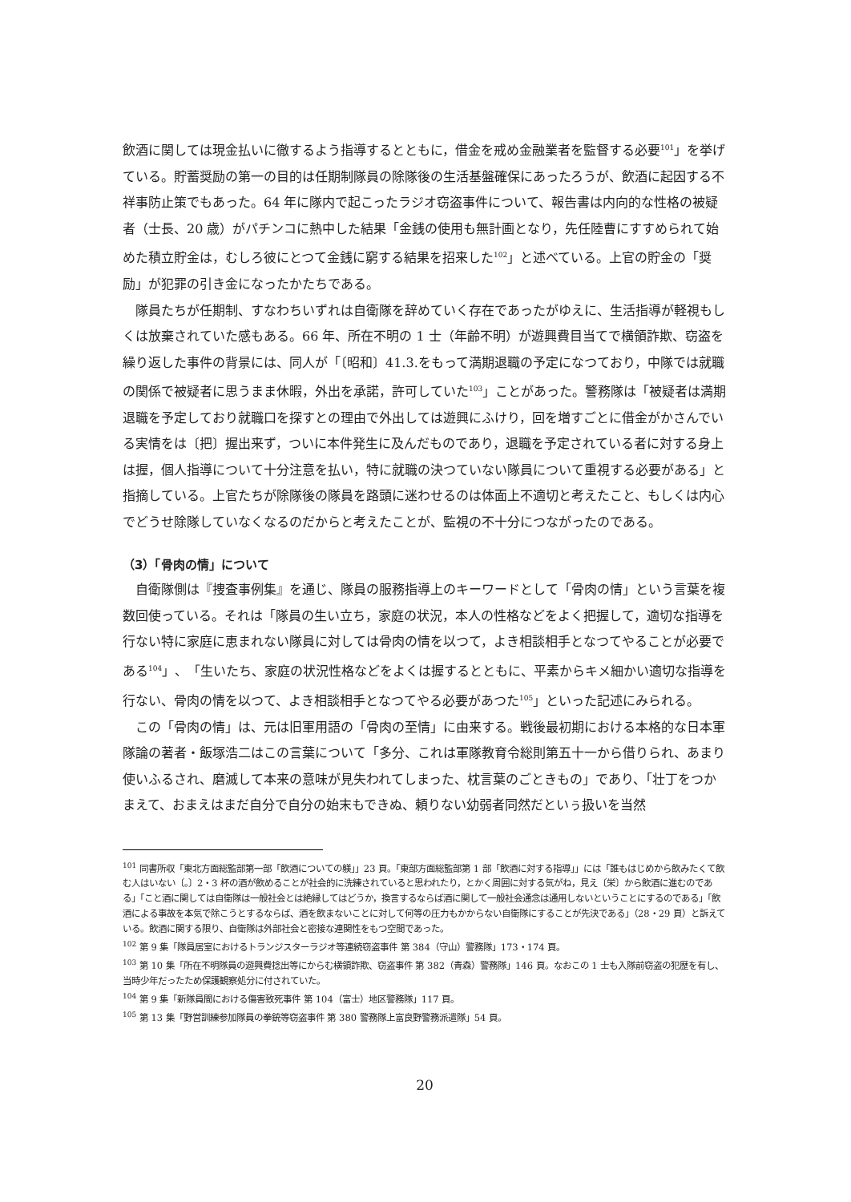飲酒に関しては現金払いに徹するよう指導するとともに，借金を戒め金融業者を監督する必要<sup>101</sup>」を挙げている。貯蓄奨励の第一の目的は任期制隊員の除隊後の生活基盤確保にあったろうが、飲酒に起因する不祥事防止策でもあった。64 年に隊内で起こったラジオ窃盗事件について、報告書は内向的な性格の被疑者（士長、20 歳）がパチンコに熱中した結果「金銭の使用も無計画となり，先任陸曹にすすめられて始めた積立貯金は，むしろ彼にとつて金銭に窮する結果を招来した<sup>102</sup>」と述べている。上官の貯金の「奨励」が犯罪の引き金になったかたちである。
隊員たちが任期制、すなわちいずれは自衛隊を辞めていく存在であったがゆえに、生活指導が軽視もしくは放棄されていた感もある。66 年、所在不明の 1 士（年齢不明）が遊興費目当てで横領詐欺、窃盗を繰り返した事件の背景には、同人が「〔昭和〕41.3.をもって満期退職の予定になつており，中隊では就職の関係で被疑者に思うまま休暇，外出を承諾，許可していた<sup>103</sup>」ことがあった。警務隊は「被疑者は満期退職を予定しており就職口を探すとの理由で外出しては遊興にふけり，回を増すごとに借金がかさんでいる実情をは〔把〕握出来ず，ついに本件発生に及んだものであり，退職を予定されている者に対する身上は握，個人指導について十分注意を払い，特に就職の決つていない隊員について重視する必要がある」と指摘している。上官たちが除隊後の隊員を路頭に迷わせるのは体面上不適切と考えたこと、もしくは内心でどうせ除隊していなくなるのだからと考えたことが、監視の不十分につながったのである。
（3）「骨肉の情」について
自衛隊側は『捜査事例集』を通じ、隊員の服務指導上のキーワードとして「骨肉の情」という言葉を複数回使っている。それは「隊員の生い立ち，家庭の状況，本人の性格などをよく把握して，適切な指導を行ない特に家庭に恵まれない隊員に対しては骨肉の情を以つて，よき相談相手となつてやることが必要である<sup>104</sup>」、「生いたち、家庭の状況性格などをよくは握するとともに、平素からキメ細かい適切な指導を行ない、骨肉の情を以つて、よき相談相手となつてやる必要があつた<sup>105</sup>」といった記述にみられる。
この「骨肉の情」は、元は旧軍用語の「骨肉の至情」に由来する。戦後最初期における本格的な日本軍隊論の著者・飯塚浩二はこの言葉について「多分、これは軍隊教育令総則第五十一から借りられ、あまり使いふるされ、磨滅して本来の意味が見失われてしまった、枕言葉のごときもの」であり、「壮丁をつかまえて、おまえはまだ自分で自分の始末もできぬ、頼りない幼弱者同然だといぅ扱いを当然
<sup>101</sup> 同書所収「東北方面総監部第一部「飲酒についての躾」」23 頁。「東部方面総監部第 1 部「飲酒に対する指導」」には「誰もはじめから飲みたくて飲む人はいない〔。〕2・3 杯の酒が飲めることが社会的に洗練されていると思われたり，とかく周囲に対する気がね，見え〔栄〕から飲酒に進むのである」「こと酒に関しては自衛隊は一般社会とは絶縁してはどうか，換言するならば酒に関して一般社会通念は通用しないということにするのである」「飲酒による事故を本気で除こうとするならば、酒を飲まないことに対して何等の圧力もかからない自衛隊にすることが先決である」（28・29 頁）と訴えている。飲酒に関する限り、自衛隊は外部社会と密接な連関性をもつ空間であった。
<sup>102</sup> 第 9 集「隊員居室におけるトランジスターラジオ等連続窃盗事件 第 384（守山）警務隊」173・174 頁。
<sup>103</sup> 第 10 集「所在不明隊員の遊興費捻出等にからむ横領詐欺、窃盗事件 第 382（青森）警務隊」146 頁。なおこの 1 士も入隊前窃盗の犯歴を有し、当時少年だったため保護観察処分に付されていた。
<sup>104</sup> 第 9 集「新隊員間における傷害致死事件 第 104（富士）地区警務隊」117 頁。
<sup>105</sup> 第 13 集「野営訓練参加隊員の拳銃等窃盗事件 第 380 警務隊上富良野警務派遣隊」54 頁。
20